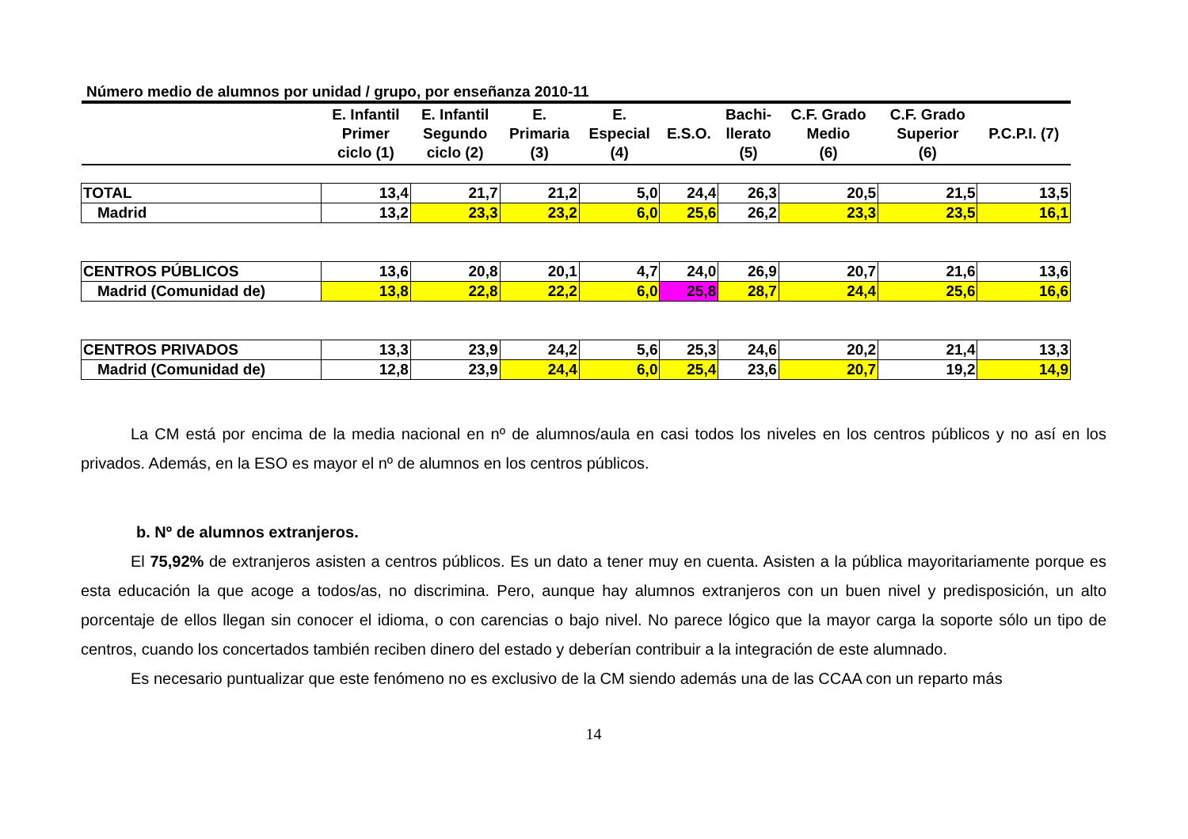Número medio de alumnos por unidad / grupo, por enseñanza 2010-11
| | E. Infantil Primer ciclo (1) | E. Infantil Segundo ciclo (2) | E. Primaria (3) | E. Especial (4) | E.S.O. | Bachi- llerato (5) | C.F. Grado Medio (6) | C.F. Grado Superior (6) | P.C.P.I. (7) |
| --- | --- | --- | --- | --- | --- | --- | --- | --- | --- |
| TOTAL | 13,4 | 21,7 | 21,2 | 5,0 | 24,4 | 26,3 | 20,5 | 21,5 | 13,5 |
| Madrid | 13,2 | 23,3 | 23,2 | 6,0 | 25,6 | 26,2 | 23,3 | 23,5 | 16,1 |
| CENTROS PÚBLICOS | 13,6 | 20,8 | 20,1 | 4,7 | 24,0 | 26,9 | 20,7 | 21,6 | 13,6 |
| Madrid (Comunidad de) | 13,8 | 22,8 | 22,2 | 6,0 | 25,8 | 28,7 | 24,4 | 25,6 | 16,6 |
| CENTROS PRIVADOS | 13,3 | 23,9 | 24,2 | 5,6 | 25,3 | 24,6 | 20,2 | 21,4 | 13,3 |
| Madrid (Comunidad de) | 12,8 | 23,9 | 24,4 | 6,0 | 25,4 | 23,6 | 20,7 | 19,2 | 14,9 |
La CM está por encima de la media nacional en nº de alumnos/aula en casi todos los niveles en los centros públicos y no así en los privados. Además, en la ESO es mayor el nº de alumnos en los centros públicos.
b. Nº de alumnos extranjeros.
El 75,92% de extranjeros asisten a centros públicos. Es un dato a tener muy en cuenta. Asisten a la pública mayoritariamente porque es esta educación la que acoge a todos/as, no discrimina. Pero, aunque hay alumnos extranjeros con un buen nivel y predisposición, un alto porcentaje de ellos llegan sin conocer el idioma, o con carencias o bajo nivel. No parece lógico que la mayor carga la soporte sólo un tipo de centros, cuando los concertados también reciben dinero del estado y deberían contribuir a la integración de este alumnado.
Es necesario puntualizar que este fenómeno no es exclusivo de la CM siendo además una de las CCAA con un reparto más
14